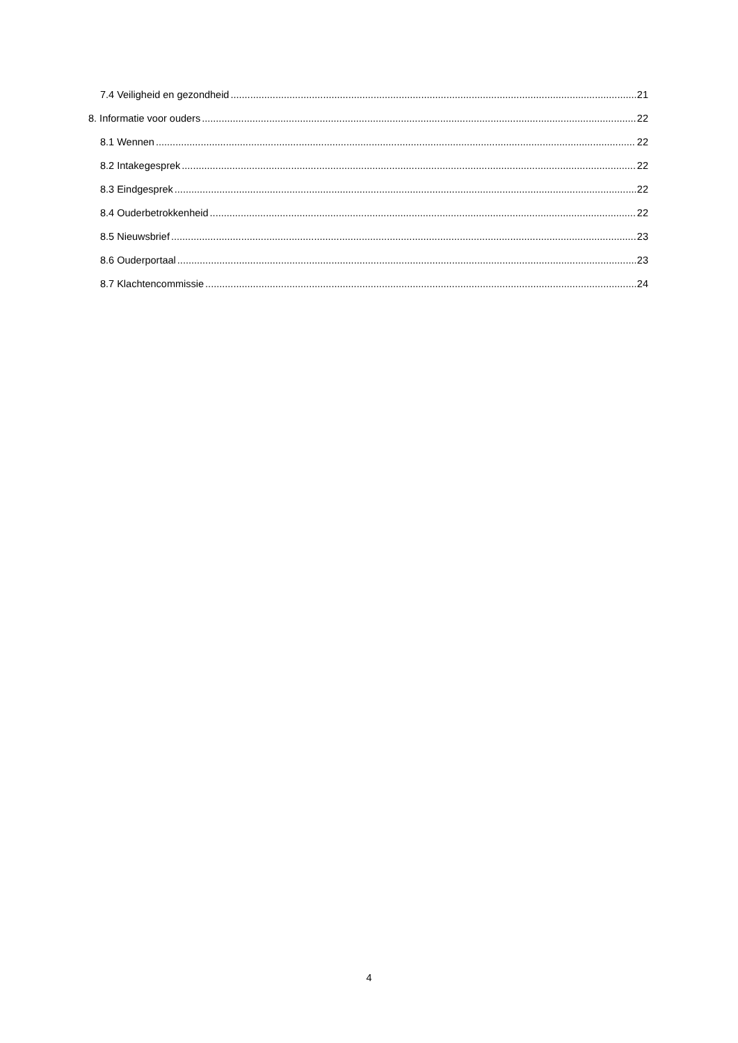7.4 Veiligheid en gezondheid 21
8. Informatie voor ouders 22
8.1 Wennen 22
8.2 Intakegesprek 22
8.3 Eindgesprek 22
8.4 Ouderbetrokkenheid 22
8.5 Nieuwsbrief 23
8.6 Ouderportaal 23
8.7 Klachtencommissie 24
4